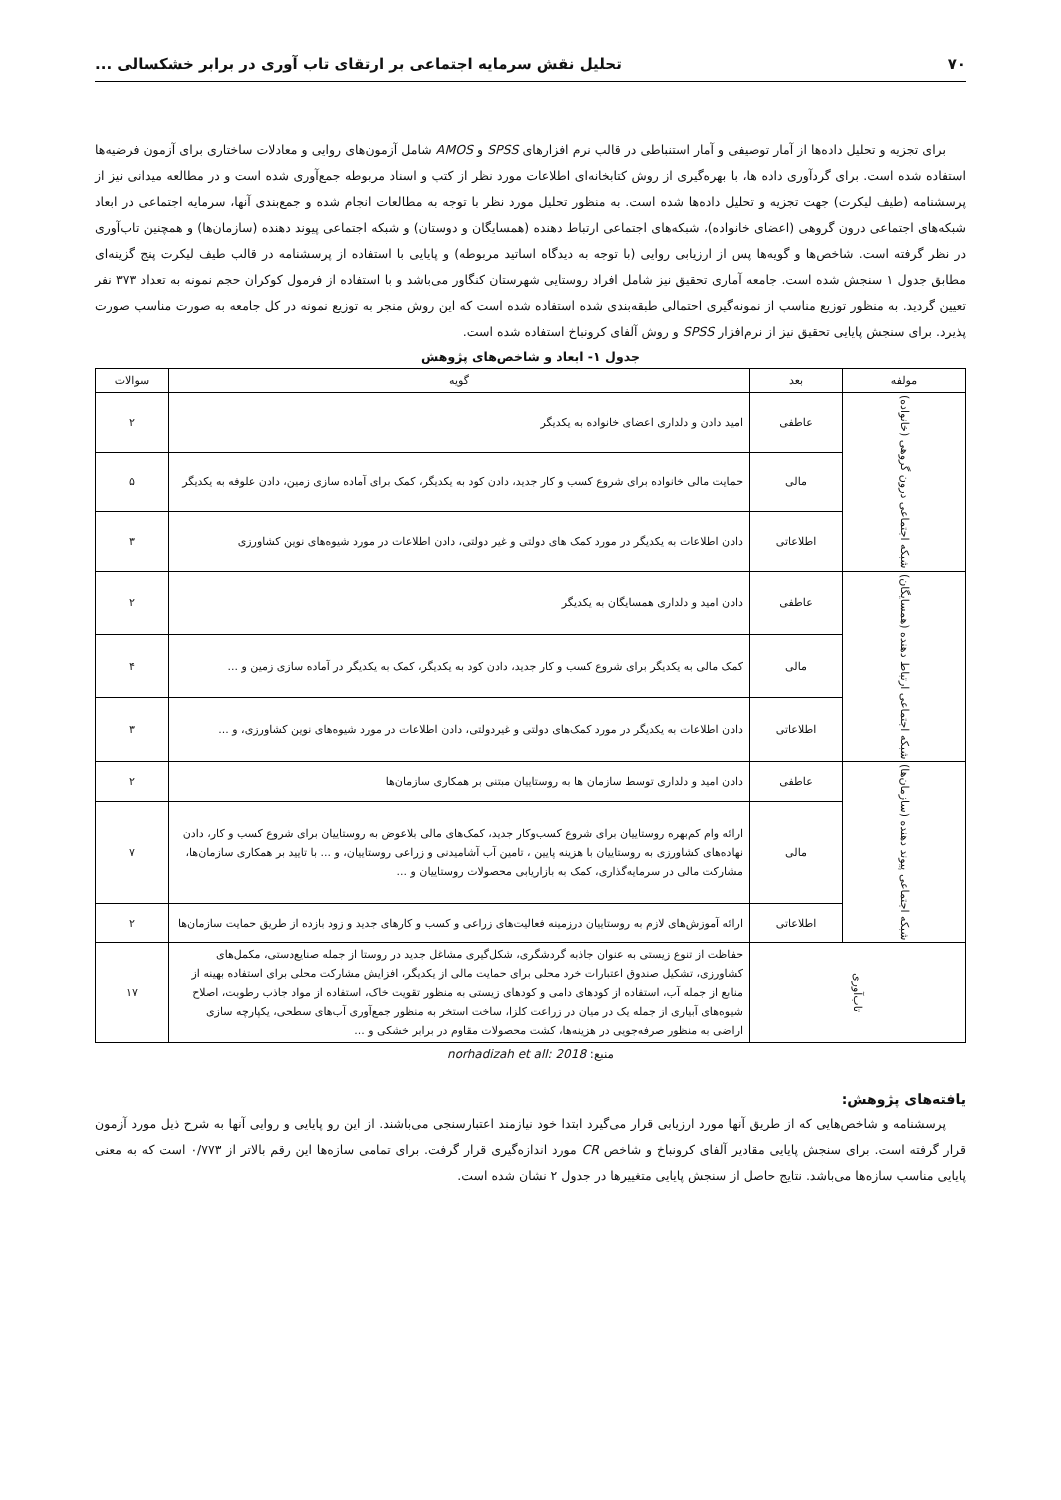۷۰ تحلیل نقش سرمایه اجتماعی بر ارتقای تاب آوری در برابر خشکسالی ...
برای تجزیه و تحلیل داده‌ها از آمار توصیفی و آمار استنباطی در قالب نرم افزارهای SPSS و AMOS شامل آزمون‌های روایی و معادلات ساختاری برای آزمون فرضیه‌ها استفاده شده است. برای گردآوری داده ها، با بهره‌گیری از روش کتابخانه‌ای اطلاعات مورد نظر از کتب و اسناد مربوطه جمع‌آوری شده است و در مطالعه میدانی نیز از پرسشنامه (طیف لیکرت) جهت تجزیه و تحلیل داده‌ها شده است. به منظور تحلیل مورد نظر با توجه به مطالعات انجام شده و جمع‌بندی آنها، سرمایه اجتماعی در ابعاد شبکه‌های اجتماعی درون گروهی (اعضای خانواده)، شبکه‌های اجتماعی ارتباط دهنده (همسایگان و دوستان) و شبکه اجتماعی پیوند دهنده (سازمان‌ها) و همچنین تاب‌آوری در نظر گرفته است. شاخص‌ها و گویه‌ها پس از ارزیابی روایی (با توجه به دیدگاه اساتید مربوطه) و پایایی با استفاده از پرسشنامه در قالب طیف لیکرت پنج گزینه‌ای مطابق جدول ۱ سنجش شده است. جامعه آماری تحقیق نیز شامل افراد روستایی شهرستان کنگاور می‌باشد و با استفاده از فرمول کوکران حجم نمونه به تعداد ۳۷۳ نفر تعیین گردید. به منظور توزیع مناسب از نمونه‌گیری احتمالی طبقه‌بندی شده استفاده شده است که این روش منجر به توزیع نمونه در کل جامعه به صورت مناسب صورت پذیرد. برای سنجش پایایی تحقیق نیز از نرم‌افزار SPSS و روش آلفای کرونباخ استفاده شده است.
جدول ۱- ابعاد و شاخص‌های پژوهش
| مولفه | بعد | گویه | سوالات |
| --- | --- | --- | --- |
| شبکه اجتماعی درون گروهی (خانواده) | عاطفی | امید دادن و دلداری اعضای خانواده به یکدیگر | ۲ |
| | مالی | حمایت مالی خانواده برای شروع کسب و کار جدید، دادن کود به یکدیگر، کمک برای آماده سازی زمین، دادن علوفه به یکدیگر | ۵ |
| | اطلاعاتی | دادن اطلاعات به یکدیگر در مورد کمک های دولتی و غیر دولتی، دادن اطلاعات در مورد شیوه‌های نوین کشاورزی | ۳ |
| شبکه اجتماعی ارتباط دهنده (همسایگان) | عاطفی | دادن امید و دلداری همسایگان به یکدیگر | ۲ |
| | مالی | کمک مالی به یکدیگر برای شروع کسب و کار جدید، دادن کود به یکدیگر، کمک به یکدیگر در آماده سازی زمین و ... | ۴ |
| | اطلاعاتی | دادن اطلاعات به یکدیگر در مورد کمک‌های دولتی و غیردولتی، دادن اطلاعات در مورد شیوه‌های نوین کشاورزی، و ... | ۳ |
| شبکه اجتماعی پیوند دهنده (سازمان‌ها) | عاطفی | دادن امید و دلداری توسط سازمان ها به روستاییان مبتنی بر همکاری سازمان‌ها | ۲ |
| | مالی | ارائه وام کم‌بهره روستاییان برای شروع کسب‌وکار جدید، کمک‌های مالی بلاعوض به روستاییان برای شروع کسب و کار، دادن نهاده‌های کشاورزی به روستاییان با هزینه پایین ، تامین آب آشامیدنی و زراعی روستاییان، و ... با تایید بر همکاری سازمان‌ها، مشارکت مالی در سرمایه‌گذاری، کمک به بازاریابی محصولات روستاییان و ... | ۷ |
| | اطلاعاتی | ارائه آموزش‌های لازم به روستاییان درزمینه فعالیت‌های زراعی و کسب و کارهای جدید و زود بازده از طریق حمایت سازمان‌ها | ۲ |
| تاب‌آوری | | حفاظت از تنوع زیستی به عنوان جاذبه گردشگری، شکل‌گیری مشاغل جدید در روستا از جمله صنایع‌دستی، مکمل‌های کشاورزی، تشکیل صندوق اعتبارات خرد محلی برای حمایت مالی از یکدیگر، افزایش مشارکت محلی برای استفاده بهینه از منابع از جمله آب، استفاده از کودهای دامی و کودهای زیستی به منظور تقویت خاک، استفاده از مواد جاذب رطوبت، اصلاح شیوه‌های آبیاری از جمله یک در میان در زراعت کلزا، ساخت استخر به منظور جمع‌آوری آب‌های سطحی، یکپارچه سازی اراضی به منظور صرفه‌جویی در هزینه‌ها، کشت محصولات مقاوم در برابر خشکی و ... | ۱۷ |
منبع: norhadizah et all: 2018
یافته‌های پژوهش:
پرسشنامه و شاخص‌هایی که از طریق آنها مورد ارزیابی قرار می‌گیرد ابتدا خود نیازمند اعتبارسنجی می‌باشند. از این رو پایایی و روایی آنها به شرح ذیل مورد آزمون قرار گرفته است. برای سنجش پایایی مقادیر آلفای کرونباخ و شاخص CR مورد اندازه‌گیری قرار گرفت. برای تمامی سازه‌ها این رقم بالاتر از ۰/۷۷۳ است که به معنی پایایی مناسب سازه‌ها می‌باشد. نتایج حاصل از سنجش پایایی متغییرها در جدول ۲ نشان شده است.